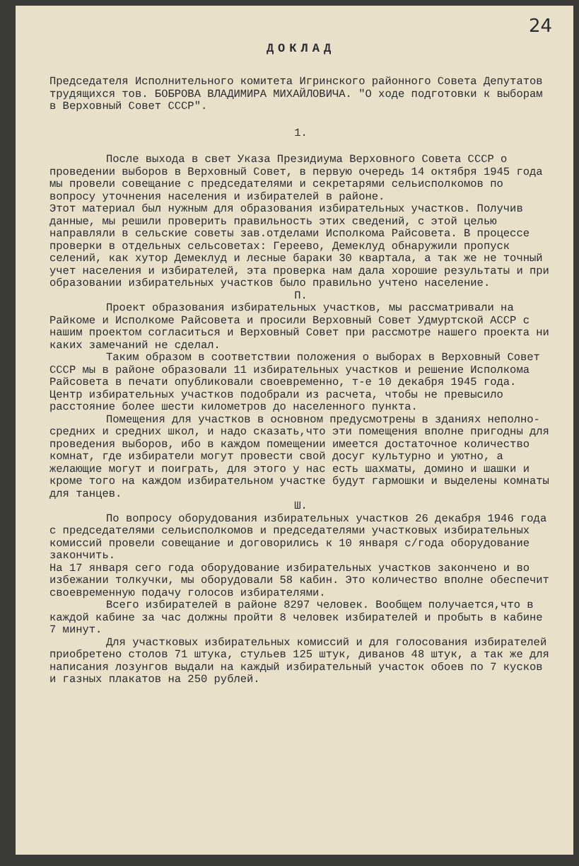24
ДОКЛАД
Председателя Исполнительного комитета Игринского районного Совета Депутатов трудящихся тов. БОБРОВА ВЛАДИМИРА МИХАЙЛОВИЧА. "О ходе подготовки к выборам в Верховный Совет СССР".
1.
После выхода в свет Указа Президиума Верховного Совета СССР о проведении выборов в Верховный Совет, в первую очередь 14 октября 1945 года мы провели совещание с председателями и секретарями сельисполкомов по вопросу уточнения населения и избирателей в районе.
Этот материал был нужным для образования избирательных участков. Получив данные, мы решили проверить правильность этих сведений, с этой целью направляли в сельские советы зав.отделами Исполкома Райсовета. В процессе проверки в отдельных сельсоветах: Гереево, Демеклуд обнаружили пропуск селений, как хутор Демеклуд и лесные бараки 30 квартала, а так же не точный учет населения и избирателей, эта проверка нам дала хорошие результаты и при образовании избирательных участков было правильно учтено население.
П.
Проект образования избирательных участков, мы рассматривали на Райкоме и Исполкоме Райсовета и просили Верховный Совет Удмуртской АССР с нашим проектом согласиться и Верховный Совет при рассмотре нашего проекта ни каких замечаний не сделал.
Таким образом в соответствии положения о выборах в Верховный Совет СССР мы в районе образовали 11 избирательных участков и решение Исполкома Райсовета в печати опубликовали своевременно, т-е 10 декабря 1945 года.
Центр избирательных участков подобрали из расчета, чтобы не превысило расстояние более шести километров до населенного пункта.
Помещения для участков в основном предусмотрены в зданиях неполно-средних и средних школ, и надо сказать,что эти помещения вполне пригодны для проведения выборов, ибо в каждом помещении имеется достаточное количество комнат, где избиратели могут провести свой досуг культурно и уютно, а желающие могут и поиграть, для этого у нас есть шахматы, домино и шашки и кроме того на каждом избирательном участке будут гармошки и выделены комнаты для танцев.
Ш.
По вопросу оборудования избирательных участков 26 декабря 1946 года с председателями сельисполкомов и председателями участковых избирательных комиссий провели совещание и договорились к 10 января с/года оборудование закончить.
На 17 января сего года оборудование избирательных участков закончено и во избежании толкучки, мы оборудовали 58 кабин. Это количество вполне обеспечит своевременную подачу голосов избирателями.
Всего избирателей в районе 8297 человек. Вообщем получается,что в каждой кабине за час должны пройти 8 человек избирателей и пробыть в кабине 7 минут.
Для участковых избирательных комиссий и для голосования избирателей приобретено столов 71 штука, стульев 125 штук, диванов 48 штук, а так же для написания лозунгов выдали на каждый избирательный участок обоев по 7 кусков и газных плакатов на 250 рублей.